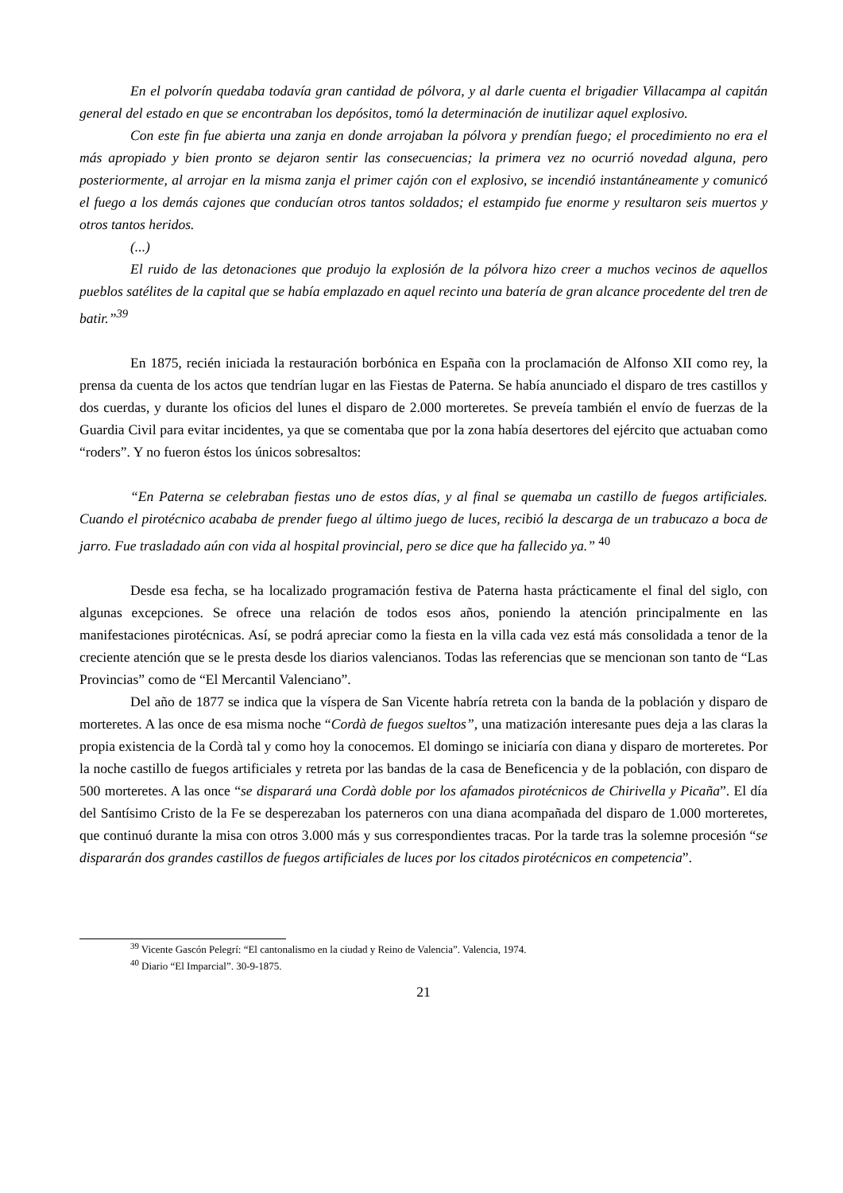En el polvorín quedaba todavía gran cantidad de pólvora, y al darle cuenta el brigadier Villacampa al capitán general del estado en que se encontraban los depósitos, tomó la determinación de inutilizar aquel explosivo.
Con este fin fue abierta una zanja en donde arrojaban la pólvora y prendían fuego; el procedimiento no era el más apropiado y bien pronto se dejaron sentir las consecuencias; la primera vez no ocurrió novedad alguna, pero posteriormente, al arrojar en la misma zanja el primer cajón con el explosivo, se incendió instantáneamente y comunicó el fuego a los demás cajones que conducían otros tantos soldados; el estampido fue enorme y resultaron seis muertos y otros tantos heridos.
(...)
El ruido de las detonaciones que produjo la explosión de la pólvora hizo creer a muchos vecinos de aquellos pueblos satélites de la capital que se había emplazado en aquel recinto una batería de gran alcance procedente del tren de batir.”<sup>39</sup>
En 1875, recién iniciada la restauración borbónica en España con la proclamación de Alfonso XII como rey, la prensa da cuenta de los actos que tendrían lugar en las Fiestas de Paterna. Se había anunciado el disparo de tres castillos y dos cuerdas, y durante los oficios del lunes el disparo de 2.000 morteretes. Se preveía también el envío de fuerzas de la Guardia Civil para evitar incidentes, ya que se comentaba que por la zona había desertores del ejército que actuaban como “roders”. Y no fueron éstos los únicos sobresaltos:
“En Paterna se celebraban fiestas uno de estos días, y al final se quemaba un castillo de fuegos artificiales. Cuando el pirotécnico acababa de prender fuego al último juego de luces, recibió la descarga de un trabucazo a boca de jarro. Fue trasladado aún con vida al hospital provincial, pero se dice que ha fallecido ya.” <sup>40</sup>
Desde esa fecha, se ha localizado programación festiva de Paterna hasta prácticamente el final del siglo, con algunas excepciones. Se ofrece una relación de todos esos años, poniendo la atención principalmente en las manifestaciones pirotécnicas. Así, se podrá apreciar como la fiesta en la villa cada vez está más consolidada a tenor de la creciente atención que se le presta desde los diarios valencianos. Todas las referencias que se mencionan son tanto de “Las Provincias” como de “El Mercantil Valenciano”.
Del año de 1877 se indica que la víspera de San Vicente habría retreta con la banda de la población y disparo de morteretes. A las once de esa misma noche “Cordà de fuegos sueltos”, una matización interesante pues deja a las claras la propia existencia de la Cordà tal y como hoy la conocemos. El domingo se iniciaría con diana y disparo de morteretes. Por la noche castillo de fuegos artificiales y retreta por las bandas de la casa de Beneficencia y de la población, con disparo de 500 morteretes. A las once “se disparará una Cordà doble por los afamados pirotécnicos de Chirivella y Picaña”. El día del Santísimo Cristo de la Fe se desperezaban los paterneros con una diana acompañada del disparo de 1.000 morteretes, que continuó durante la misa con otros 3.000 más y sus correspondientes tracas. Por la tarde tras la solemne procesión “se dispararán dos grandes castillos de fuegos artificiales de luces por los citados pirotécnicos en competencia”.
<sup>39</sup> Vicente Gascón Pelegrí: “El cantonalismo en la ciudad y Reino de Valencia”. Valencia, 1974.
<sup>40</sup> Diario “El Imparcial”. 30-9-1875.
21